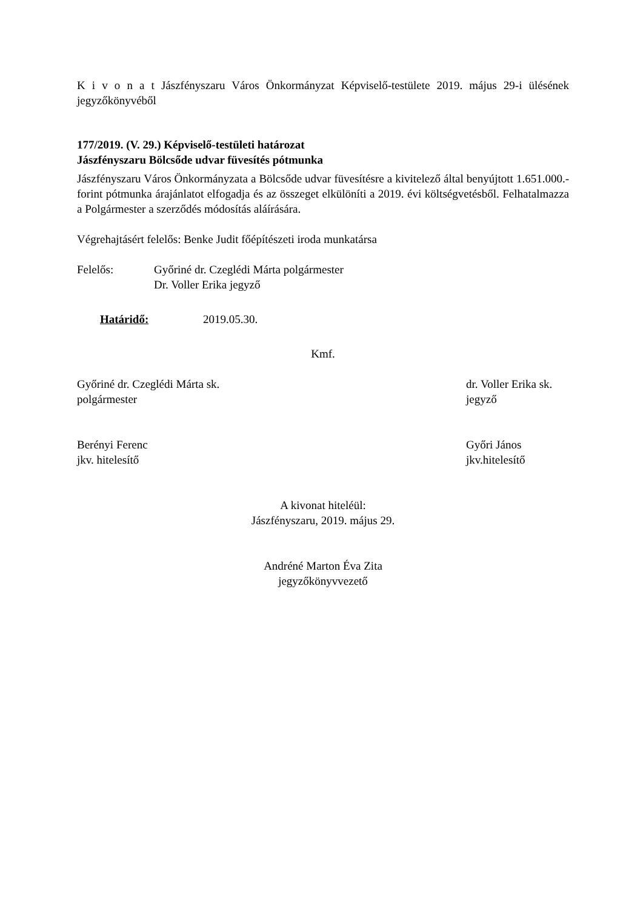K i v o n a t Jászfényszaru Város Önkormányzat Képviselő-testülete 2019. május 29-i ülésének jegyzőkönyvéből
177/2019. (V. 29.) Képviselő-testületi határozat
Jászfényszaru Bölcsőde udvar füvesítés pótmunka
Jászfényszaru Város Önkormányzata a Bölcsőde udvar füvesítésre a kivitelező által benyújtott 1.651.000.- forint pótmunka árajánlatot elfogadja és az összeget elkülöníti a 2019. évi költségvetésből. Felhatalmazza a Polgármester a szerződés módosítás aláírására.
Végrehajtásért felelős: Benke Judit főépítészeti iroda munkatársa
Felelős: Győriné dr. Czeglédi Márta polgármester
Dr. Voller Erika jegyző
Határidő: 2019.05.30.
Kmf.
Győriné dr. Czeglédi Márta sk.
polgármester
dr. Voller Erika sk.
jegyző
Berényi Ferenc
jkv. hitelesítő
Győri János
jkv.hitelesítő
A kivonat hiteléül:
Jászfényszaru, 2019. május 29.
Andréné Marton Éva Zita
jegyzőkönyvvezető